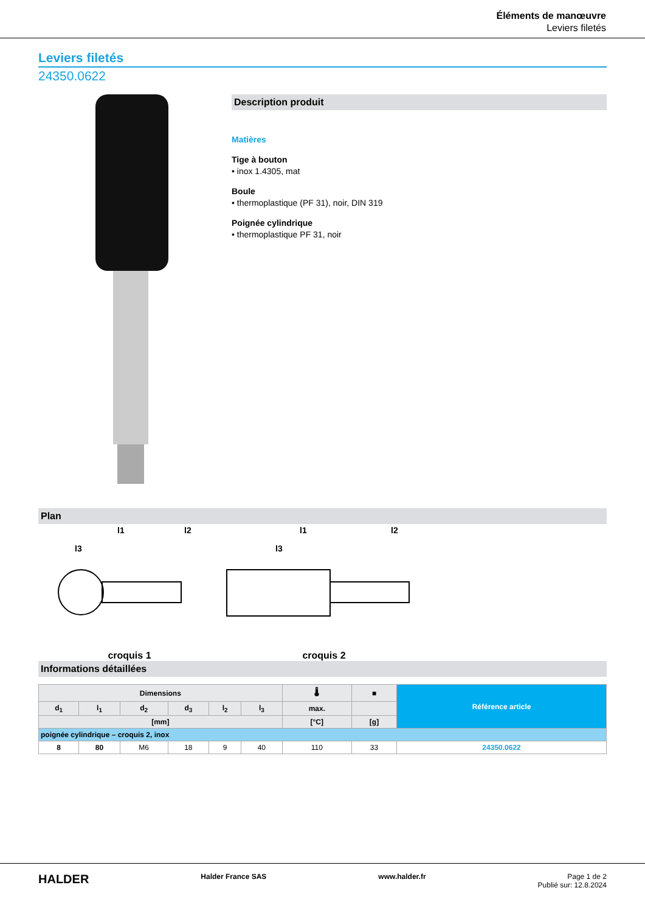Éléments de manœuvre
Leviers filetés
Leviers filetés
24350.0622
Description produit
Matières
Tige à bouton
• inox 1.4305, mat
Boule
• thermoplastique (PF 31), noir, DIN 319
Poignée cylindrique
• thermoplastique PF 31, noir
Plan
l1
l3
l2
croquis 1
l1
l3
l2
croquis 2
Informations détaillées
| Dimensions | | | | | | 🌡 | ■ | Référence article |
| --- | --- | --- | --- | --- | --- | --- | --- | --- |
| d<sub>1</sub> | l<sub>1</sub> | d<sub>2</sub> | d<sub>3</sub> | l<sub>2</sub> | l<sub>3</sub> | max. | | |
| [mm] | | | | | | [°C] | [g] | |
| poignée cylindrique – croquis 2, inox | | | | | | | | |
| 8 | 80 | M6 | 18 | 9 | 40 | 110 | 33 | 24350.0622 |
HALDER Halder France SAS www.halder.fr Page 1 de 2
Publié sur: 12.8.2024